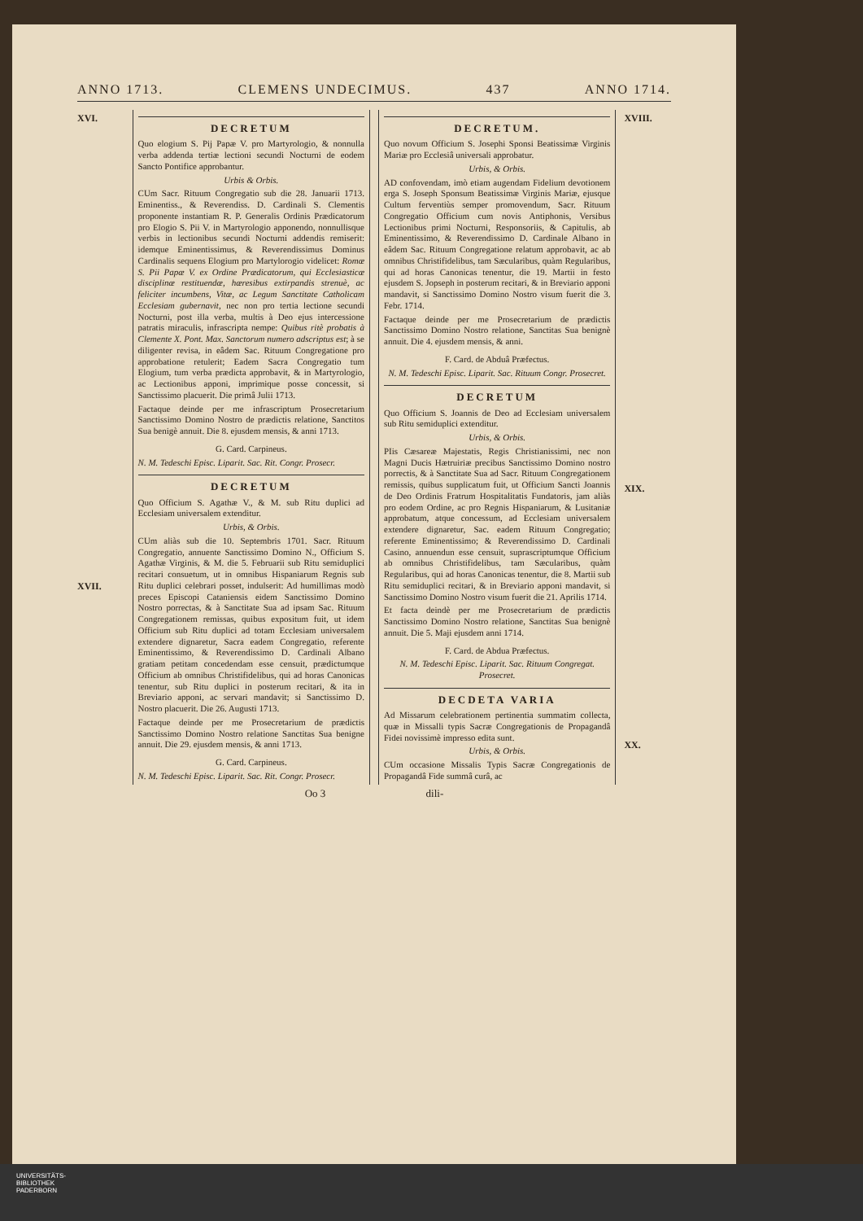ANNO 1713. CLEMENS UNDECIMUS. 437 ANNO 1714.
XVI.
XVII.
DECRETUM
Quo elogium S. Pij Papæ V. pro Martyrologio, & nonnulla verba addenda tertiæ lectioni secundi Nocturni de eodem Sancto Pontifice approbantur.
Urbis & Orbis.
CUm Sacr. Rituum Congregatio sub die 28. Januarii 1713. Eminentiss., & Reverendiss. D. Cardinali S. Clementis proponente instantiam R. P. Generalis Ordinis Prædicatorum pro Elogio S. Pii V. in Martyrologio apponendo, nonnullisque verbis in lectionibus secundi Nocturni addendis remiserit: idemque Eminentissimus, & Reverendissimus Dominus Cardinalis sequens Elogium pro Martylorogio videlicet: Romæ S. Pii Papæ V. ex Ordine Prædicatorum, qui Ecclesiasticæ disciplinæ restituendæ, hæresibus extirpandis strenuè, ac feliciter incumbens, Vitæ, ac Legum Sanctitate Catholicam Ecclesiam gubernavit, nec non pro tertia lectione secundi Nocturni, post illa verba, multis à Deo ejus intercessione patratis miraculis, infrascripta nempe: Quibus ritè probatis à Clemente X. Pont. Max. Sanctorum numero adscriptus est; à se diligenter revisa, in eâdem Sac. Rituum Congregatione pro approbatione retulerit; Eadem Sacra Congregatio tum Elogium, tum verba prædicta approbavit, & in Martyrologio, ac Lectionibus apponi, imprimique posse concessit, si Sanctissimo placuerit. Die primâ Julii 1713.
Factaque deinde per me infrascriptum Prosecretarium Sanctissimo Domino Nostro de prædictis relatione, Sanctitos Sua benigè annuit. Die 8. ejusdem mensis, & anni 1713.
G. Card. Carpineus.
N. M. Tedeschi Episc. Liparit. Sac. Rit. Congr. Prosecr.
DECRETUM
Quo Officium S. Agathæ V., & M. sub Ritu duplici ad Ecclesiam universalem extenditur.
Urbis, & Orbis.
CUm aliàs sub die 10. Septembris 1701. Sacr. Rituum Congregatio, annuente Sanctissimo Domino N., Officium S. Agathæ Virginis, & M. die 5. Februarii sub Ritu semiduplici recitari consuetum, ut in omnibus Hispaniarum Regnis sub Ritu duplici celebrari posset, indulserit: Ad humillimas modò preces Episcopi Cataniensis eidem Sanctissimo Domino Nostro porrectas, & à Sanctitate Sua ad ipsam Sac. Rituum Congregationem remissas, quibus expositum fuit, ut idem Officium sub Ritu duplici ad totam Ecclesiam universalem extendere dignaretur, Sacra eadem Congregatio, referente Eminentissimo, & Reverendissimo D. Cardinali Albano gratiam petitam concedendam esse censuit, prædictumque Officium ab omnibus Christifidelibus, qui ad horas Canonicas tenentur, sub Ritu duplici in posterum recitari, & ita in Breviario apponi, ac servari mandavit; si Sanctissimo D. Nostro placuerit. Die 26. Augusti 1713.
Factaque deinde per me Prosecretarium de prædictis Sanctissimo Domino Nostro relatione Sanctitas Sua benigne annuit. Die 29. ejusdem mensis, & anni 1713.
G. Card. Carpineus.
N. M. Tedeschi Episc. Liparit. Sac. Rit. Congr. Prosecr.
DECRETUM.
Quo novum Officium S. Josephi Sponsi Beatissimæ Virginis Mariæ pro Ecclesiâ universali approbatur.
Urbis, & Orbis.
AD confovendam, imò etiam augendam Fidelium devotionem erga S. Joseph Sponsum Beatissimæ Virginis Mariæ, ejusque Cultum ferventiùs semper promovendum, Sacr. Rituum Congregatio Officium cum novis Antiphonis, Versibus Lectionibus primi Nocturni, Responsoriis, & Capitulis, ab Eminentissimo, & Reverendissimo D. Cardinale Albano in eâdem Sac. Rituum Congregatione relatum approbavit, ac ab omnibus Christifidelibus, tam Sæcularibus, quàm Regularibus, qui ad horas Canonicas tenentur, die 19. Martii in festo ejusdem S. Jopseph in posterum recitari, & in Breviario apponi mandavit, si Sanctissimo Domino Nostro visum fuerit die 3. Febr. 1714.
Factaque deinde per me Prosecretarium de prædictis Sanctissimo Domino Nostro relatione, Sanctitas Sua benignè annuit. Die 4. ejusdem mensis, & anni.
F. Card. de Abduâ Præfectus.
N. M. Tedeschi Episc. Liparit. Sac. Rituum Congr. Prosecret.
DECRETUM
Quo Officium S. Joannis de Deo ad Ecclesiam universalem sub Ritu semiduplici extenditur.
Urbis, & Orbis.
PIis Cæsareæ Majestatis, Regis Christianissimi, nec non Magni Ducis Hætruiriæ precibus Sanctissimo Domino nostro porrectis, & à Sanctitate Sua ad Sacr. Rituum Congregationem remissis, quibus supplicatum fuit, ut Officium Sancti Joannis de Deo Ordinis Fratrum Hospitalitatis Fundatoris, jam aliàs pro eodem Ordine, ac pro Regnis Hispaniarum, & Lusitaniæ approbatum, atque concessum, ad Ecclesiam universalem extendere dignaretur, Sac. eadem Rituum Congregatio; referente Eminentissimo; & Reverendissimo D. Cardinali Casino, annuendun esse censuit, suprascriptumque Officium ab omnibus Christifidelibus, tam Sæcularibus, quàm Regularibus, qui ad horas Canonicas tenentur, die 8. Martii sub Ritu semiduplici recitari, & in Breviario apponi mandavit, si Sanctissimo Domino Nostro visum fuerit die 21. Aprilis 1714.
Et facta deindè per me Prosecretarium de prædictis Sanctissimo Domino Nostro relatione, Sanctitas Sua benignè annuit. Die 5. Maji ejusdem anni 1714.
F. Card. de Abdua Præfectus.
N. M. Tedeschi Episc. Liparit. Sac. Rituum Congregat. Prosecret.
DECDETA VARIA
Ad Missarum celebrationem pertinentia summatim collecta, quæ in Missalli typis Sacræ Congregationis de Propagandâ Fidei novissimè impresso edita sunt.
Urbis, & Orbis.
CUm occasione Missalis Typis Sacræ Congregationis de Propagandâ Fide summâ curâ, ac
XVIII.
XIX.
XX.
Oo 3 dili-
UNIVERSITÄTS-
BIBLIOTHEK
PADERBORN